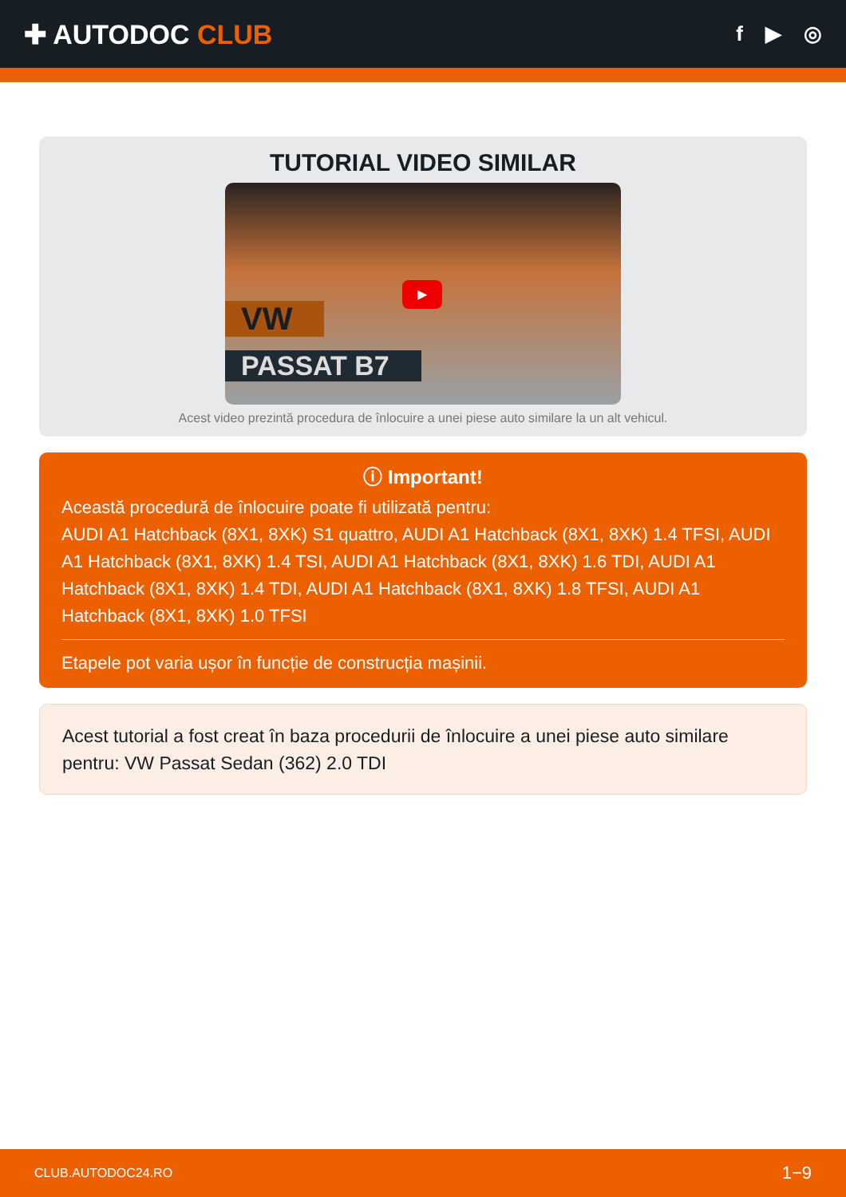✚ AUTODOC CLUB
f ▶ ◎
TUTORIAL VIDEO SIMILAR
VW
PASSAT B7
▶
Acest video prezintă procedura de înlocuire a unei piese auto similare la un alt vehicul.
ⓘ Important!
Această procedură de înlocuire poate fi utilizată pentru:
AUDI A1 Hatchback (8X1, 8XK) S1 quattro, AUDI A1 Hatchback (8X1, 8XK) 1.4 TFSI, AUDI A1 Hatchback (8X1, 8XK) 1.4 TSI, AUDI A1 Hatchback (8X1, 8XK) 1.6 TDI, AUDI A1 Hatchback (8X1, 8XK) 1.4 TDI, AUDI A1 Hatchback (8X1, 8XK) 1.8 TFSI, AUDI A1 Hatchback (8X1, 8XK) 1.0 TFSI
Etapele pot varia ușor în funcție de construcția mașinii.
Acest tutorial a fost creat în baza procedurii de înlocuire a unei piese auto similare pentru: VW Passat Sedan (362) 2.0 TDI
CLUB.AUTODOC24.RO 1−9